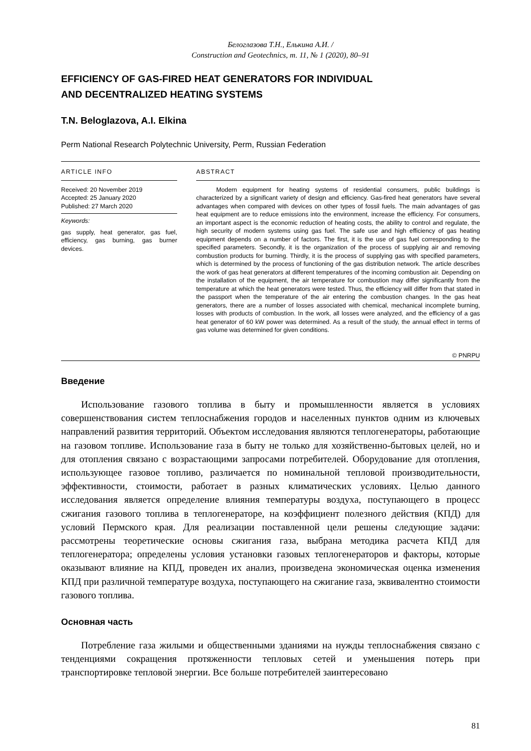Белоглазова Т.Н., Елькина А.И. /
Construction and Geotechnics, т. 11, № 1 (2020), 80–91
EFFICIENCY OF GAS-FIRED HEAT GENERATORS FOR INDIVIDUAL
AND DECENTRALIZED HEATING SYSTEMS
T.N. Beloglazova, A.I. Elkina
Perm National Research Polytechnic University, Perm, Russian Federation
ARTICLE INFO
Received: 20 November 2019
Accepted: 25 January 2020
Published: 27 March 2020
Keywords:
gas supply, heat generator, gas fuel, efficiency, gas burning, gas burner devices.
ABSTRACT
Modern equipment for heating systems of residential consumers, public buildings is characterized by a significant variety of design and efficiency. Gas-fired heat generators have several advantages when compared with devices on other types of fossil fuels. The main advantages of gas heat equipment are to reduce emissions into the environment, increase the efficiency. For consumers, an important aspect is the economic reduction of heating costs, the ability to control and regulate, the high security of modern systems using gas fuel. The safe use and high efficiency of gas heating equipment depends on a number of factors. The first, it is the use of gas fuel corresponding to the specified parameters. Secondly, it is the organization of the process of supplying air and removing combustion products for burning. Thirdly, it is the process of supplying gas with specified parameters, which is determined by the process of functioning of the gas distribution network. The article describes the work of gas heat generators at different temperatures of the incoming combustion air. Depending on the installation of the equipment, the air temperature for combustion may differ significantly from the temperature at which the heat generators were tested. Thus, the efficiency will differ from that stated in the passport when the temperature of the air entering the combustion changes. In the gas heat generators, there are a number of losses associated with chemical, mechanical incomplete burning, losses with products of combustion. In the work, all losses were analyzed, and the efficiency of a gas heat generator of 60 kW power was determined. As a result of the study, the annual effect in terms of gas volume was determined for given conditions.
© PNRPU
Введение
Использование газового топлива в быту и промышленности является в условиях совершенствования систем теплоснабжения городов и населенных пунктов одним из ключевых направлений развития территорий. Объектом исследования являются теплогенераторы, работающие на газовом топливе. Использование газа в быту не только для хозяйственно-бытовых целей, но и для отопления связано с возрастающими запросами потребителей. Оборудование для отопления, использующее газовое топливо, различается по номинальной тепловой производительности, эффективности, стоимости, работает в разных климатических условиях. Целью данного исследования является определение влияния температуры воздуха, поступающего в процесс сжигания газового топлива в теплогенераторе, на коэффициент полезного действия (КПД) для условий Пермского края. Для реализации поставленной цели решены следующие задачи: рассмотрены теоретические основы сжигания газа, выбрана методика расчета КПД для теплогенератора; определены условия установки газовых теплогенераторов и факторы, которые оказывают влияние на КПД, проведен их анализ, произведена экономическая оценка изменения КПД при различной температуре воздуха, поступающего на сжигание газа, эквивалентно стоимости газового топлива.
Основная часть
Потребление газа жилыми и общественными зданиями на нужды теплоснабжения связано с тенденциями сокращения протяженности тепловых сетей и уменьшения потерь при транспортировке тепловой энергии. Все больше потребителей заинтересовано
81